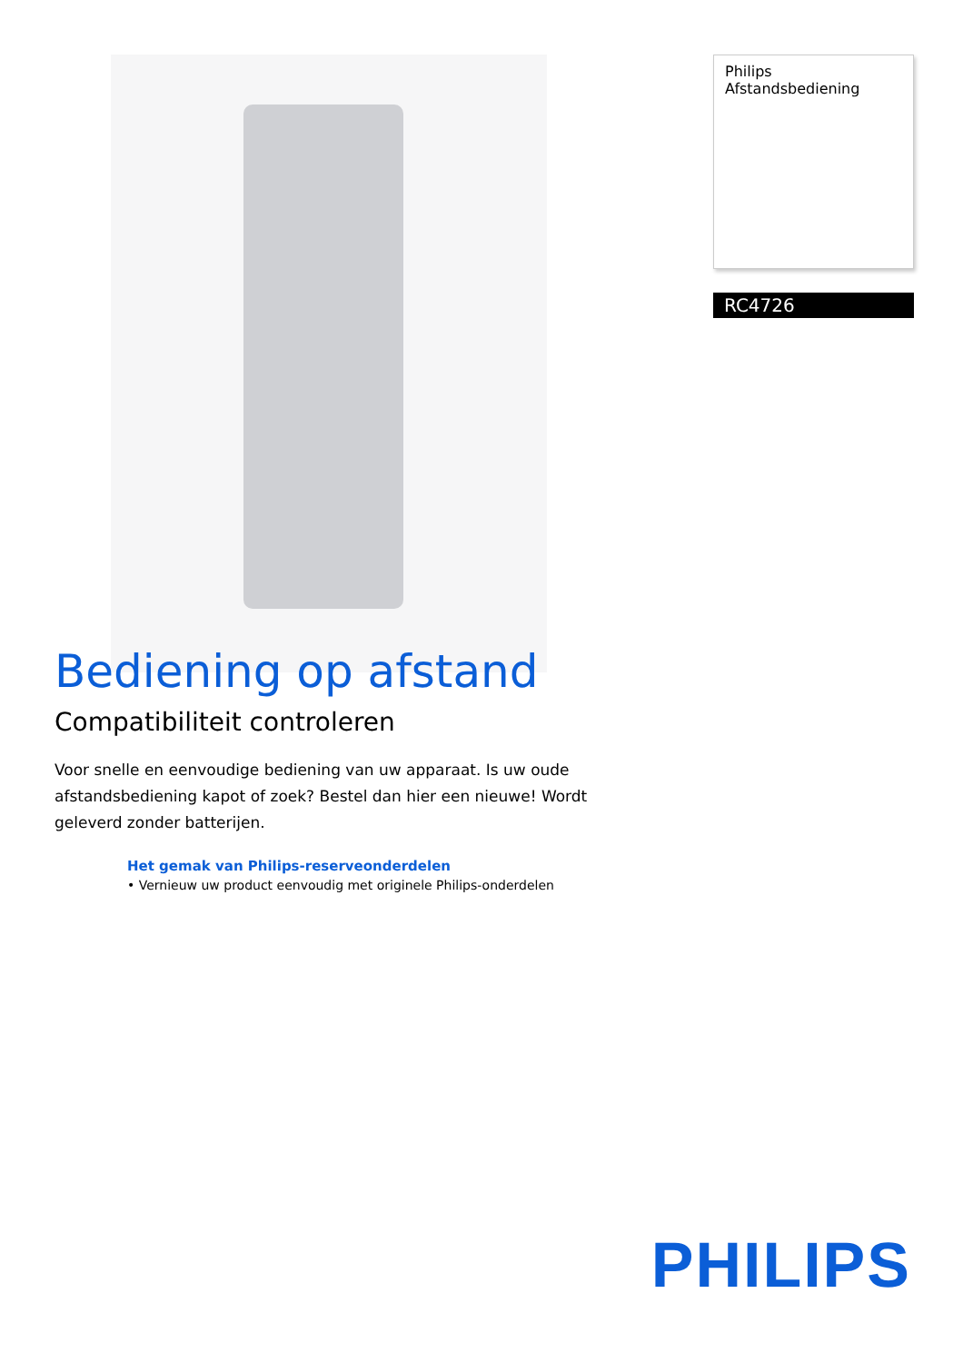Philips
Afstandsbediening
RC4726
Bediening op afstand
Compatibiliteit controleren
Voor snelle en eenvoudige bediening van uw apparaat. Is uw oude afstandsbediening kapot of zoek? Bestel dan hier een nieuwe! Wordt geleverd zonder batterijen.
Het gemak van Philips-reserveonderdelen
• Vernieuw uw product eenvoudig met originele Philips-onderdelen
PHILIPS